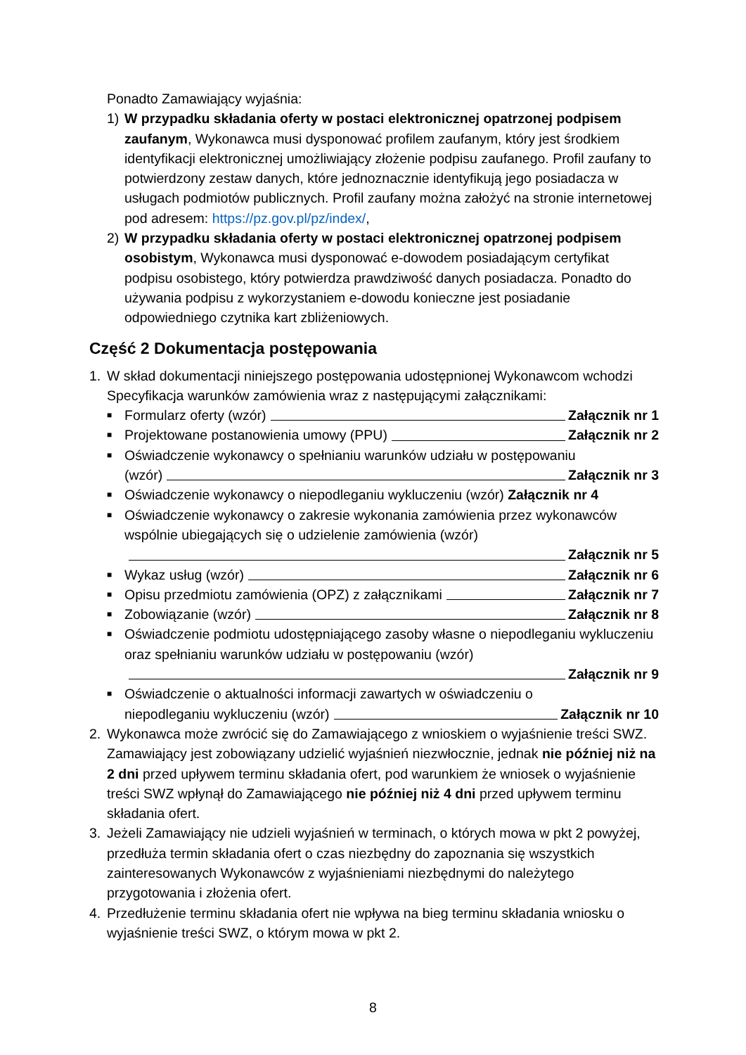Ponadto Zamawiający wyjaśnia:
1) W przypadku składania oferty w postaci elektronicznej opatrzonej podpisem zaufanym, Wykonawca musi dysponować profilem zaufanym, który jest środkiem identyfikacji elektronicznej umożliwiający złożenie podpisu zaufanego. Profil zaufany to potwierdzony zestaw danych, które jednoznacznie identyfikują jego posiadacza w usługach podmiotów publicznych. Profil zaufany można założyć na stronie internetowej pod adresem: https://pz.gov.pl/pz/index/,
2) W przypadku składania oferty w postaci elektronicznej opatrzonej podpisem osobistym, Wykonawca musi dysponować e-dowodem posiadającym certyfikat podpisu osobistego, który potwierdza prawdziwość danych posiadacza. Ponadto do używania podpisu z wykorzystaniem e-dowodu konieczne jest posiadanie odpowiedniego czytnika kart zbliżeniowych.
Część 2 Dokumentacja postępowania
1. W skład dokumentacji niniejszego postępowania udostępnionej Wykonawcom wchodzi Specyfikacja warunków zamówienia wraz z następującymi załącznikami:
■
Formularz oferty (wzór) Załącznik nr 1
■
Projektowane postanowienia umowy (PPU) Załącznik nr 2
■
Oświadczenie wykonawcy o spełnianiu warunków udziału w postępowaniu
(wzór) Załącznik nr 3
■
Oświadczenie wykonawcy o niepodleganiu wykluczeniu (wzór) Załącznik nr 4
■
Oświadczenie wykonawcy o zakresie wykonania zamówienia przez wykonawców wspólnie ubiegających się o udzielenie zamówienia (wzór)
Załącznik nr 5
■
Wykaz usług (wzór) Załącznik nr 6
■
Opisu przedmiotu zamówienia (OPZ) z załącznikami Załącznik nr 7
■
Zobowiązanie (wzór) Załącznik nr 8
■
Oświadczenie podmiotu udostępniającego zasoby własne o niepodleganiu wykluczeniu oraz spełnianiu warunków udziału w postępowaniu (wzór)
Załącznik nr 9
■
Oświadczenie o aktualności informacji zawartych w oświadczeniu o
niepodleganiu wykluczeniu (wzór) Załącznik nr 10
2. Wykonawca może zwrócić się do Zamawiającego z wnioskiem o wyjaśnienie treści SWZ. Zamawiający jest zobowiązany udzielić wyjaśnień niezwłocznie, jednak nie później niż na 2 dni przed upływem terminu składania ofert, pod warunkiem że wniosek o wyjaśnienie treści SWZ wpłynął do Zamawiającego nie później niż 4 dni przed upływem terminu składania ofert.
3. Jeżeli Zamawiający nie udzieli wyjaśnień w terminach, o których mowa w pkt 2 powyżej, przedłuża termin składania ofert o czas niezbędny do zapoznania się wszystkich zainteresowanych Wykonawców z wyjaśnieniami niezbędnymi do należytego przygotowania i złożenia ofert.
4. Przedłużenie terminu składania ofert nie wpływa na bieg terminu składania wniosku o wyjaśnienie treści SWZ, o którym mowa w pkt 2.
8